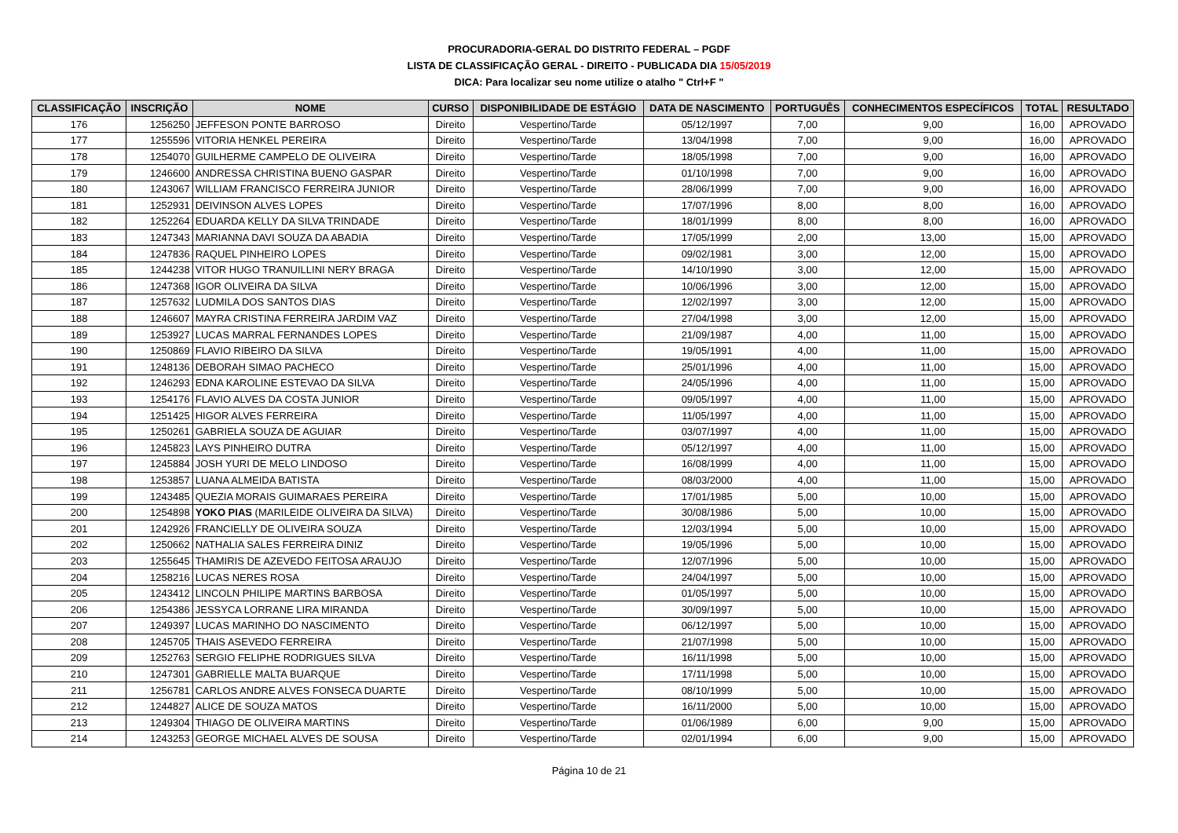PROCURADORIA-GERAL DO DISTRITO FEDERAL – PGDF
LISTA DE CLASSIFICAÇÃO GERAL - DIREITO - PUBLICADA DIA 15/05/2019
DICA: Para localizar seu nome utilize o atalho " Ctrl+F "
| CLASSIFICAÇÃO | INSCRIÇÃO | NOME | CURSO | DISPONIBILIDADE DE ESTÁGIO | DATA DE NASCIMENTO | PORTUGUÊS | CONHECIMENTOS ESPECÍFICOS | TOTAL | RESULTADO |
| --- | --- | --- | --- | --- | --- | --- | --- | --- | --- |
| 176 | 1256250 | JEFFESON PONTE BARROSO | Direito | Vespertino/Tarde | 05/12/1997 | 7,00 | 9,00 | 16,00 | APROVADO |
| 177 | 1255596 | VITORIA HENKEL PEREIRA | Direito | Vespertino/Tarde | 13/04/1998 | 7,00 | 9,00 | 16,00 | APROVADO |
| 178 | 1254070 | GUILHERME CAMPELO DE OLIVEIRA | Direito | Vespertino/Tarde | 18/05/1998 | 7,00 | 9,00 | 16,00 | APROVADO |
| 179 | 1246600 | ANDRESSA CHRISTINA BUENO GASPAR | Direito | Vespertino/Tarde | 01/10/1998 | 7,00 | 9,00 | 16,00 | APROVADO |
| 180 | 1243067 | WILLIAM FRANCISCO FERREIRA JUNIOR | Direito | Vespertino/Tarde | 28/06/1999 | 7,00 | 9,00 | 16,00 | APROVADO |
| 181 | 1252931 | DEIVINSON ALVES LOPES | Direito | Vespertino/Tarde | 17/07/1996 | 8,00 | 8,00 | 16,00 | APROVADO |
| 182 | 1252264 | EDUARDA KELLY DA SILVA TRINDADE | Direito | Vespertino/Tarde | 18/01/1999 | 8,00 | 8,00 | 16,00 | APROVADO |
| 183 | 1247343 | MARIANNA DAVI SOUZA DA ABADIA | Direito | Vespertino/Tarde | 17/05/1999 | 2,00 | 13,00 | 15,00 | APROVADO |
| 184 | 1247836 | RAQUEL PINHEIRO LOPES | Direito | Vespertino/Tarde | 09/02/1981 | 3,00 | 12,00 | 15,00 | APROVADO |
| 185 | 1244238 | VITOR HUGO TRANUILLINI NERY BRAGA | Direito | Vespertino/Tarde | 14/10/1990 | 3,00 | 12,00 | 15,00 | APROVADO |
| 186 | 1247368 | IGOR OLIVEIRA DA SILVA | Direito | Vespertino/Tarde | 10/06/1996 | 3,00 | 12,00 | 15,00 | APROVADO |
| 187 | 1257632 | LUDMILA DOS SANTOS DIAS | Direito | Vespertino/Tarde | 12/02/1997 | 3,00 | 12,00 | 15,00 | APROVADO |
| 188 | 1246607 | MAYRA CRISTINA FERREIRA JARDIM VAZ | Direito | Vespertino/Tarde | 27/04/1998 | 3,00 | 12,00 | 15,00 | APROVADO |
| 189 | 1253927 | LUCAS MARRAL FERNANDES LOPES | Direito | Vespertino/Tarde | 21/09/1987 | 4,00 | 11,00 | 15,00 | APROVADO |
| 190 | 1250869 | FLAVIO RIBEIRO DA SILVA | Direito | Vespertino/Tarde | 19/05/1991 | 4,00 | 11,00 | 15,00 | APROVADO |
| 191 | 1248136 | DEBORAH SIMAO PACHECO | Direito | Vespertino/Tarde | 25/01/1996 | 4,00 | 11,00 | 15,00 | APROVADO |
| 192 | 1246293 | EDNA KAROLINE ESTEVAO DA SILVA | Direito | Vespertino/Tarde | 24/05/1996 | 4,00 | 11,00 | 15,00 | APROVADO |
| 193 | 1254176 | FLAVIO ALVES DA COSTA JUNIOR | Direito | Vespertino/Tarde | 09/05/1997 | 4,00 | 11,00 | 15,00 | APROVADO |
| 194 | 1251425 | HIGOR ALVES FERREIRA | Direito | Vespertino/Tarde | 11/05/1997 | 4,00 | 11,00 | 15,00 | APROVADO |
| 195 | 1250261 | GABRIELA SOUZA DE AGUIAR | Direito | Vespertino/Tarde | 03/07/1997 | 4,00 | 11,00 | 15,00 | APROVADO |
| 196 | 1245823 | LAYS PINHEIRO DUTRA | Direito | Vespertino/Tarde | 05/12/1997 | 4,00 | 11,00 | 15,00 | APROVADO |
| 197 | 1245884 | JOSH YURI DE MELO LINDOSO | Direito | Vespertino/Tarde | 16/08/1999 | 4,00 | 11,00 | 15,00 | APROVADO |
| 198 | 1253857 | LUANA ALMEIDA BATISTA | Direito | Vespertino/Tarde | 08/03/2000 | 4,00 | 11,00 | 15,00 | APROVADO |
| 199 | 1243485 | QUEZIA MORAIS GUIMARAES PEREIRA | Direito | Vespertino/Tarde | 17/01/1985 | 5,00 | 10,00 | 15,00 | APROVADO |
| 200 | 1254898 | YOKO PIAS (MARILEIDE OLIVEIRA DA SILVA) | Direito | Vespertino/Tarde | 30/08/1986 | 5,00 | 10,00 | 15,00 | APROVADO |
| 201 | 1242926 | FRANCIELLY DE OLIVEIRA SOUZA | Direito | Vespertino/Tarde | 12/03/1994 | 5,00 | 10,00 | 15,00 | APROVADO |
| 202 | 1250662 | NATHALIA SALES FERREIRA DINIZ | Direito | Vespertino/Tarde | 19/05/1996 | 5,00 | 10,00 | 15,00 | APROVADO |
| 203 | 1255645 | THAMIRIS DE AZEVEDO FEITOSA ARAUJO | Direito | Vespertino/Tarde | 12/07/1996 | 5,00 | 10,00 | 15,00 | APROVADO |
| 204 | 1258216 | LUCAS NERES ROSA | Direito | Vespertino/Tarde | 24/04/1997 | 5,00 | 10,00 | 15,00 | APROVADO |
| 205 | 1243412 | LINCOLN PHILIPE MARTINS BARBOSA | Direito | Vespertino/Tarde | 01/05/1997 | 5,00 | 10,00 | 15,00 | APROVADO |
| 206 | 1254386 | JESSYCA LORRANE LIRA MIRANDA | Direito | Vespertino/Tarde | 30/09/1997 | 5,00 | 10,00 | 15,00 | APROVADO |
| 207 | 1249397 | LUCAS MARINHO DO NASCIMENTO | Direito | Vespertino/Tarde | 06/12/1997 | 5,00 | 10,00 | 15,00 | APROVADO |
| 208 | 1245705 | THAIS ASEVEDO FERREIRA | Direito | Vespertino/Tarde | 21/07/1998 | 5,00 | 10,00 | 15,00 | APROVADO |
| 209 | 1252763 | SERGIO FELIPHE RODRIGUES SILVA | Direito | Vespertino/Tarde | 16/11/1998 | 5,00 | 10,00 | 15,00 | APROVADO |
| 210 | 1247301 | GABRIELLE MALTA BUARQUE | Direito | Vespertino/Tarde | 17/11/1998 | 5,00 | 10,00 | 15,00 | APROVADO |
| 211 | 1256781 | CARLOS ANDRE ALVES FONSECA DUARTE | Direito | Vespertino/Tarde | 08/10/1999 | 5,00 | 10,00 | 15,00 | APROVADO |
| 212 | 1244827 | ALICE DE SOUZA MATOS | Direito | Vespertino/Tarde | 16/11/2000 | 5,00 | 10,00 | 15,00 | APROVADO |
| 213 | 1249304 | THIAGO DE OLIVEIRA MARTINS | Direito | Vespertino/Tarde | 01/06/1989 | 6,00 | 9,00 | 15,00 | APROVADO |
| 214 | 1243253 | GEORGE MICHAEL ALVES DE SOUSA | Direito | Vespertino/Tarde | 02/01/1994 | 6,00 | 9,00 | 15,00 | APROVADO |
Página 10 de 21